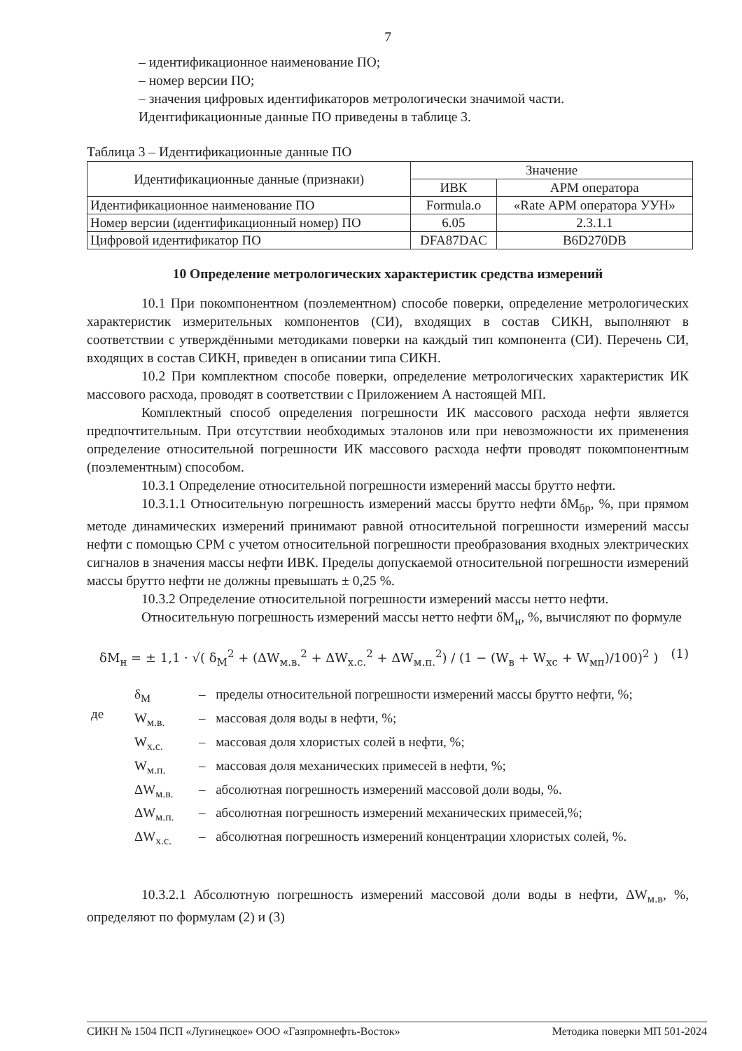7
– идентификационное наименование ПО;
– номер версии ПО;
– значения цифровых идентификаторов метрологически значимой части.
Идентификационные данные ПО приведены в таблице 3.
Таблица 3 – Идентификационные данные ПО
| Идентификационные данные (признаки) | Значение | |
| --- | --- | --- |
| | ИВК | АРМ оператора |
| Идентификационное наименование ПО | Formula.o | «Rate АРМ оператора УУН» |
| Номер версии (идентификационный номер) ПО | 6.05 | 2.3.1.1 |
| Цифровой идентификатор ПО | DFA87DAC | B6D270DB |
10 Определение метрологических характеристик средства измерений
10.1 При покомпонентном (поэлементном) способе поверки, определение метрологических характеристик измерительных компонентов (СИ), входящих в состав СИКН, выполняют в соответствии с утверждёнными методиками поверки на каждый тип компонента (СИ). Перечень СИ, входящих в состав СИКН, приведен в описании типа СИКН.
10.2 При комплектном способе поверки, определение метрологических характеристик ИК массового расхода, проводят в соответствии с Приложением А настоящей МП.
Комплектный способ определения погрешности ИК массового расхода нефти является предпочтительным. При отсутствии необходимых эталонов или при невозможности их применения определение относительной погрешности ИК массового расхода нефти проводят покомпонентным (поэлементным) способом.
10.3.1 Определение относительной погрешности измерений массы брутто нефти.
10.3.1.1 Относительную погрешность измерений массы брутто нефти δM<sub>бр</sub>, %, при прямом методе динамических измерений принимают равной относительной погрешности измерений массы нефти с помощью СРМ с учетом относительной погрешности преобразования входных электрических сигналов в значения массы нефти ИВК. Пределы допускаемой относительной погрешности измерений массы брутто нефти не должны превышать ± 0,25 %.
10.3.2 Определение относительной погрешности измерений массы нетто нефти.
Относительную погрешность измерений массы нетто нефти δM<sub>н</sub>, %, вычисляют по формуле
δM<sub>н</sub> = ± 1,1 · √( δ<sub>M</sub><sup>2</sup> + (ΔW<sub>м.в.</sub><sup>2</sup> + ΔW<sub>х.с.</sub><sup>2</sup> + ΔW<sub>м.п.</sub><sup>2</sup>) / (1 − (W<sub>в</sub> + W<sub>хс</sub> + W<sub>мп</sub>)/100)<sup>2</sup> ) (1)
| де | δ<sub>M</sub> | – | пределы относительной погрешности измерений массы брутто нефти, %; |
| | W<sub>м.в.</sub> | – | массовая доля воды в нефти, %; |
| | W<sub>х.с.</sub> | – | массовая доля хлористых солей в нефти, %; |
| | W<sub>м.п.</sub> | – | массовая доля механических примесей в нефти, %; |
| | ΔW<sub>м.в.</sub> | – | абсолютная погрешность измерений массовой доли воды, %. |
| | ΔW<sub>м.п.</sub> | – | абсолютная погрешность измерений механических примесей,%; |
| | ΔW<sub>х.с.</sub> | – | абсолютная погрешность измерений концентрации хлористых солей, %. |
10.3.2.1 Абсолютную погрешность измерений массовой доли воды в нефти, ΔW<sub>м.в</sub>, %, определяют по формулам (2) и (3)
СИКН № 1504 ПСП «Лугинецкое» ООО «Газпромнефть-Восток» Методика поверки МП 501-2024